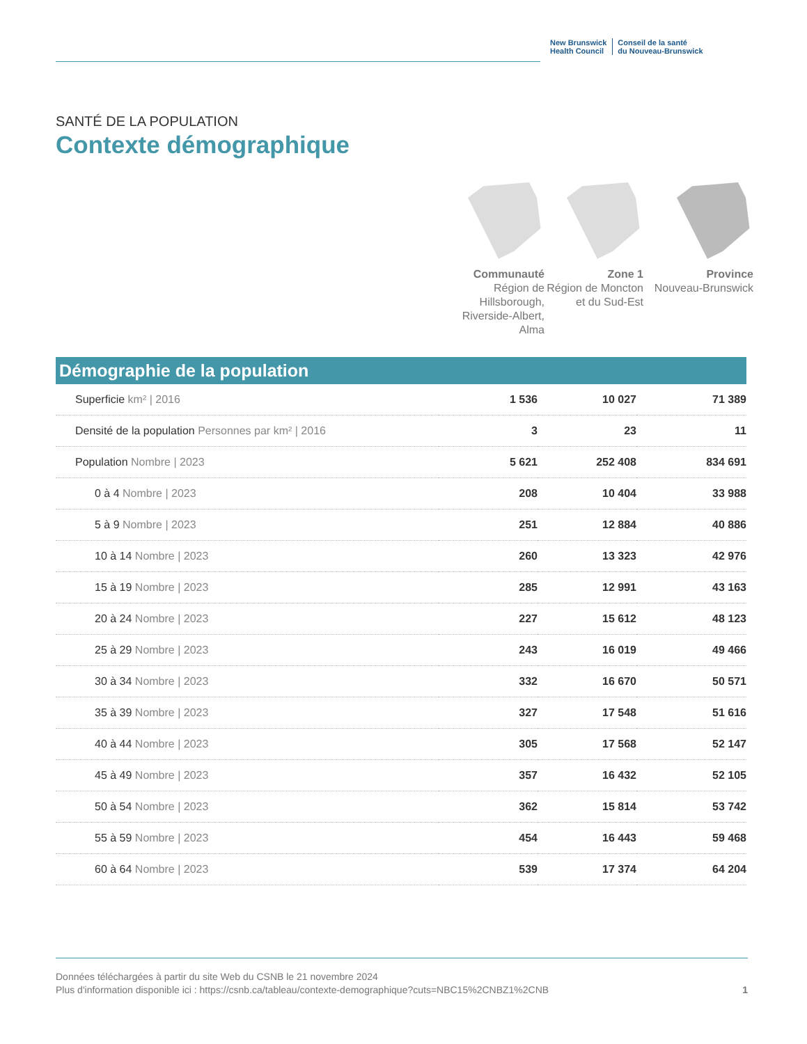New Brunswick
Health Council
Conseil de la santé
du Nouveau-Brunswick
SANTÉ DE LA POPULATION
Contexte démographique
Communauté
Région de Hillsborough, Riverside-Albert, Alma
Zone 1
Région de Moncton et du Sud-Est
Province
Nouveau-Brunswick
Démographie de la population
| Superficie km² / 2016 | 1 536 | 10 027 | 71 389 |
| Densité de la population Personnes par km² / 2016 | 3 | 23 | 11 |
| Population Nombre / 2023 | 5 621 | 252 408 | 834 691 |
| 0 à 4 Nombre / 2023 | 208 | 10 404 | 33 988 |
| 5 à 9 Nombre / 2023 | 251 | 12 884 | 40 886 |
| 10 à 14 Nombre / 2023 | 260 | 13 323 | 42 976 |
| 15 à 19 Nombre / 2023 | 285 | 12 991 | 43 163 |
| 20 à 24 Nombre / 2023 | 227 | 15 612 | 48 123 |
| 25 à 29 Nombre / 2023 | 243 | 16 019 | 49 466 |
| 30 à 34 Nombre / 2023 | 332 | 16 670 | 50 571 |
| 35 à 39 Nombre / 2023 | 327 | 17 548 | 51 616 |
| 40 à 44 Nombre / 2023 | 305 | 17 568 | 52 147 |
| 45 à 49 Nombre / 2023 | 357 | 16 432 | 52 105 |
| 50 à 54 Nombre / 2023 | 362 | 15 814 | 53 742 |
| 55 à 59 Nombre / 2023 | 454 | 16 443 | 59 468 |
| 60 à 64 Nombre / 2023 | 539 | 17 374 | 64 204 |
Données téléchargées à partir du site Web du CSNB le 21 novembre 2024
Plus d'information disponible ici : https://csnb.ca/tableau/contexte-demographique?cuts=NBC15%2CNBZ1%2CNB
1